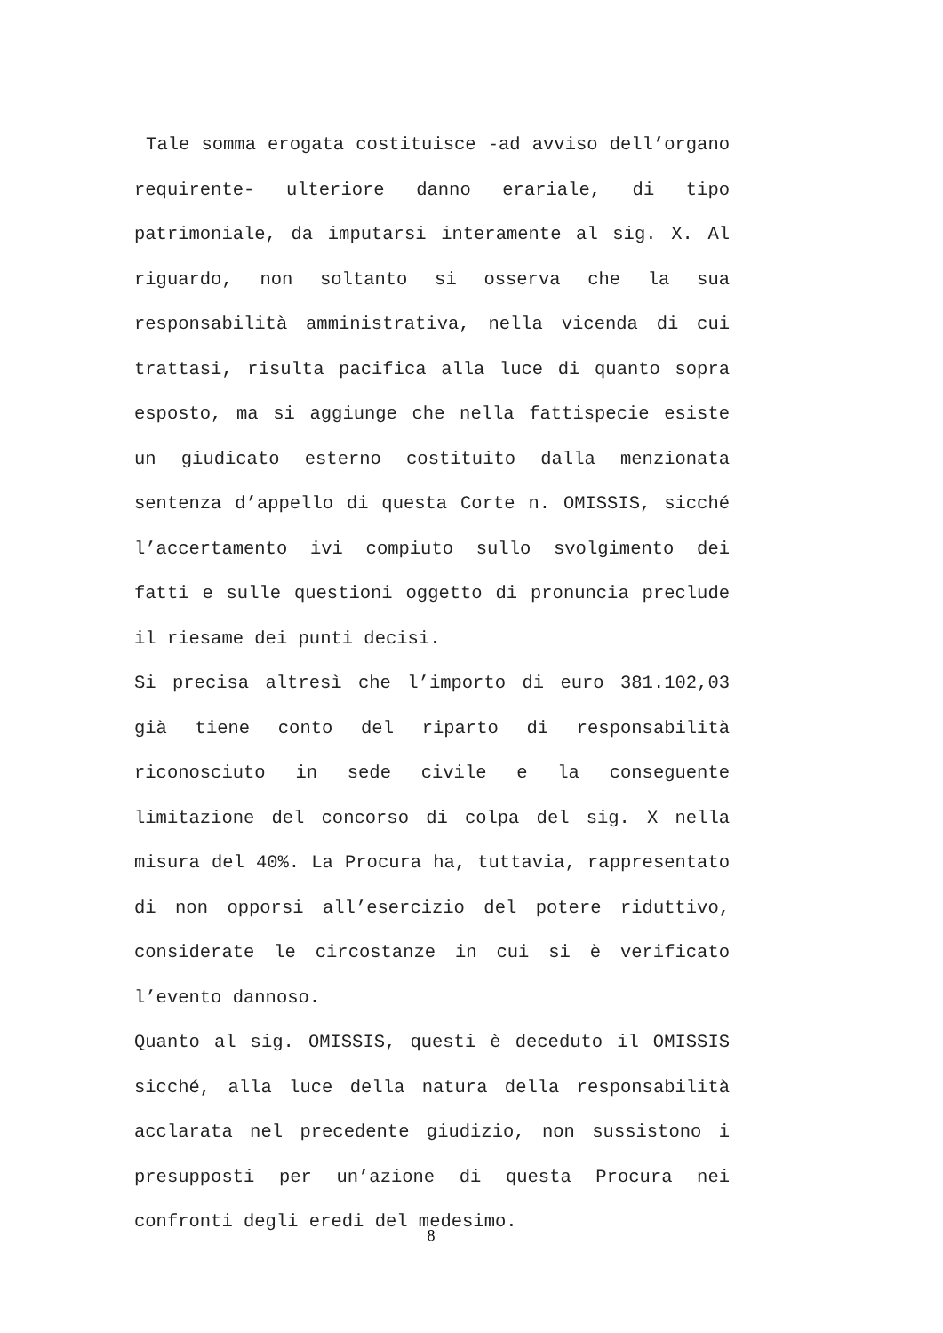Tale somma erogata costituisce -ad avviso dell’organo requirente- ulteriore danno erariale, di tipo patrimoniale, da imputarsi interamente al sig. X. Al riguardo, non soltanto si osserva che la sua responsabilità amministrativa, nella vicenda di cui trattasi, risulta pacifica alla luce di quanto sopra esposto, ma si aggiunge che nella fattispecie esiste un giudicato esterno costituito dalla menzionata sentenza d’appello di questa Corte n. OMISSIS, sicché l’accertamento ivi compiuto sullo svolgimento dei fatti e sulle questioni oggetto di pronuncia preclude il riesame dei punti decisi.
Si precisa altresì che l’importo di euro 381.102,03 già tiene conto del riparto di responsabilità riconosciuto in sede civile e la conseguente limitazione del concorso di colpa del sig. X nella misura del 40%. La Procura ha, tuttavia, rappresentato di non opporsi all’esercizio del potere riduttivo, considerate le circostanze in cui si è verificato l’evento dannoso.
Quanto al sig. OMISSIS, questi è deceduto il OMISSIS sicché, alla luce della natura della responsabilità acclarata nel precedente giudizio, non sussistono i presupposti per un’azione di questa Procura nei confronti degli eredi del medesimo.
8